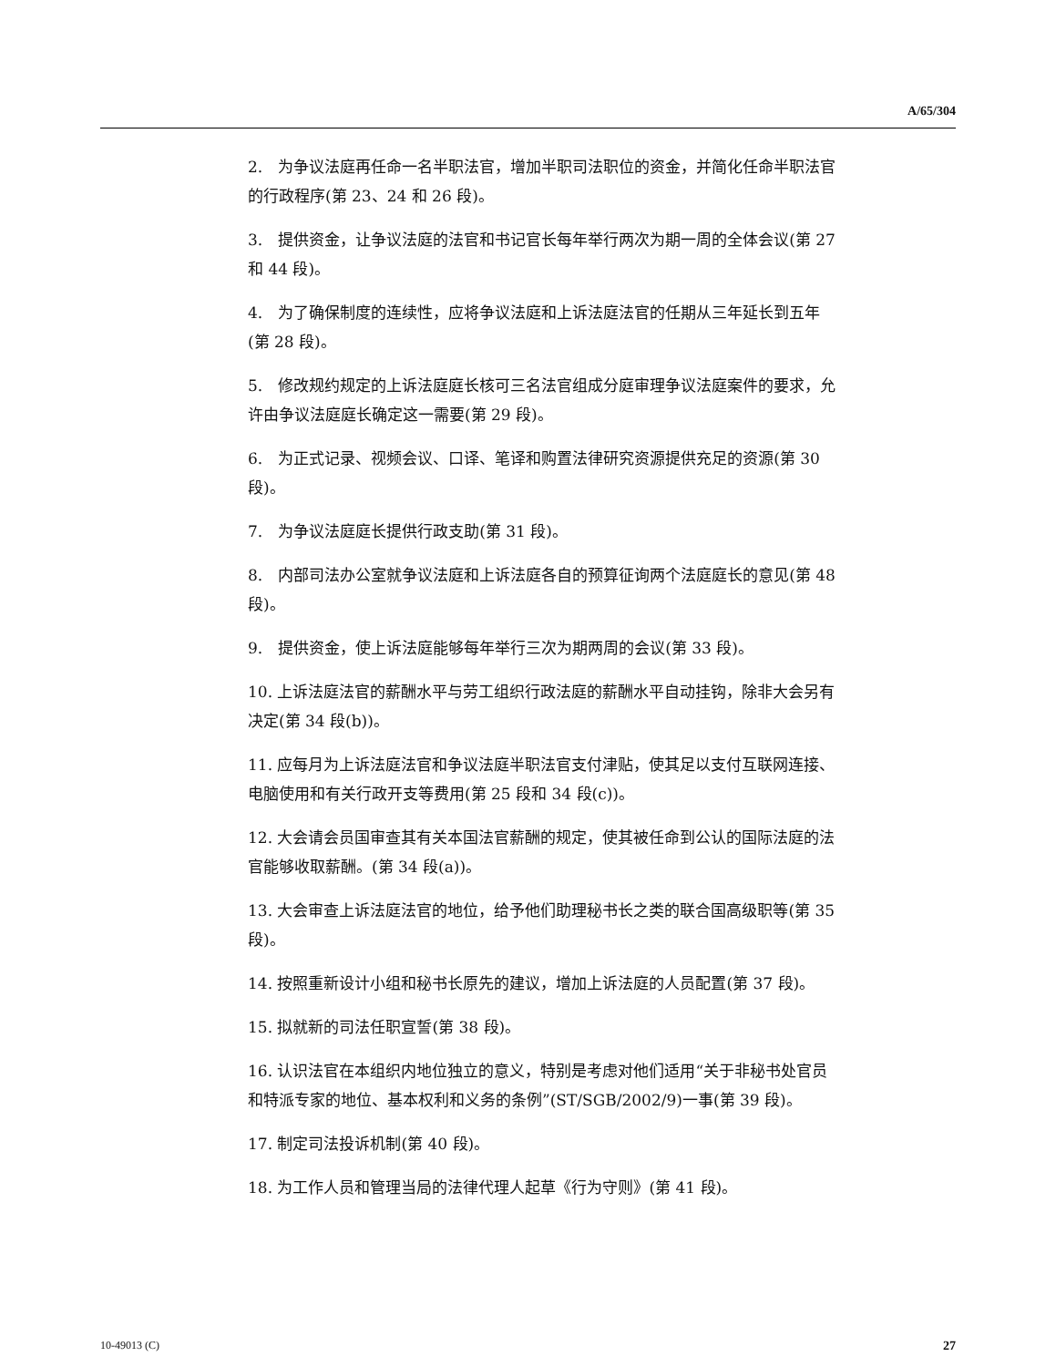A/65/304
2.　为争议法庭再任命一名半职法官，增加半职司法职位的资金，并简化任命半职法官的行政程序(第 23、24 和 26 段)。
3.　提供资金，让争议法庭的法官和书记官长每年举行两次为期一周的全体会议(第 27 和 44 段)。
4.　为了确保制度的连续性，应将争议法庭和上诉法庭法官的任期从三年延长到五年 (第 28 段)。
5.　修改规约规定的上诉法庭庭长核可三名法官组成分庭审理争议法庭案件的要求，允许由争议法庭庭长确定这一需要(第 29 段)。
6.　为正式记录、视频会议、口译、笔译和购置法律研究资源提供充足的资源(第 30 段)。
7.　为争议法庭庭长提供行政支助(第 31 段)。
8.　内部司法办公室就争议法庭和上诉法庭各自的预算征询两个法庭庭长的意见(第 48 段)。
9.　提供资金，使上诉法庭能够每年举行三次为期两周的会议(第 33 段)。
10. 上诉法庭法官的薪酬水平与劳工组织行政法庭的薪酬水平自动挂钩，除非大会另有决定(第 34 段(b))。
11. 应每月为上诉法庭法官和争议法庭半职法官支付津贴，使其足以支付互联网连接、电脑使用和有关行政开支等费用(第 25 段和 34 段(c))。
12. 大会请会员国审查其有关本国法官薪酬的规定，使其被任命到公认的国际法庭的法官能够收取薪酬。(第 34 段(a))。
13. 大会审查上诉法庭法官的地位，给予他们助理秘书长之类的联合国高级职等(第 35 段)。
14. 按照重新设计小组和秘书长原先的建议，增加上诉法庭的人员配置(第 37 段)。
15. 拟就新的司法任职宣誓(第 38 段)。
16. 认识法官在本组织内地位独立的意义，特别是考虑对他们适用“关于非秘书处官员和特派专家的地位、基本权利和义务的条例”(ST/SGB/2002/9)一事(第 39 段)。
17. 制定司法投诉机制(第 40 段)。
18. 为工作人员和管理当局的法律代理人起草《行为守则》(第 41 段)。
10-49013 (C) 27